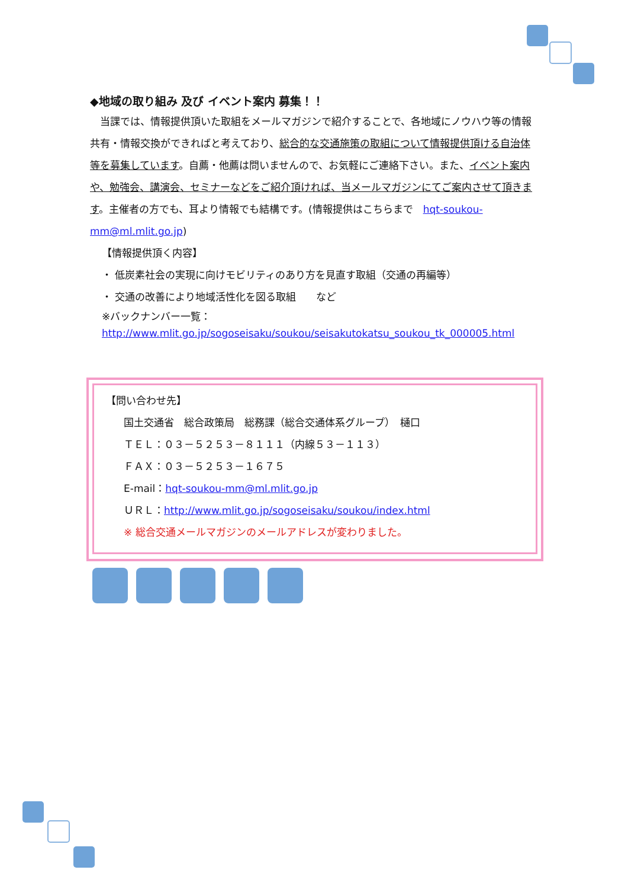◆地域の取り組み 及び イベント案内 募集！！
　当課では、情報提供頂いた取組をメールマガジンで紹介することで、各地域にノウハウ等の情報共有・情報交換ができればと考えており、総合的な交通施策の取組について情報提供頂ける自治体等を募集しています。自薦・他薦は問いませんので、お気軽にご連絡下さい。また、イベント案内や、勉強会、講演会、セミナーなどをご紹介頂ければ、当メールマガジンにてご案内させて頂きます。主催者の方でも、耳より情報でも結構です。(情報提供はこちらまで　hqt-soukou-mm@ml.mlit.go.jp)
【情報提供頂く内容】
・ 低炭素社会の実現に向けモビリティのあり方を見直す取組（交通の再編等）
・ 交通の改善により地域活性化を図る取組　　など
※バックナンバー一覧：
http://www.mlit.go.jp/sogoseisaku/soukou/seisakutokatsu_soukou_tk_000005.html
【問い合わせ先】
国土交通省　総合政策局　総務課（総合交通体系グループ）　樋口
ＴＥＬ：０３－５２５３－８１１１（内線５３－１１３）
ＦＡＸ：０３－５２５３－１６７５
E-mail：hqt-soukou-mm@ml.mlit.go.jp
ＵＲＬ：http://www.mlit.go.jp/sogoseisaku/soukou/index.html
※ 総合交通メールマガジンのメールアドレスが変わりました。